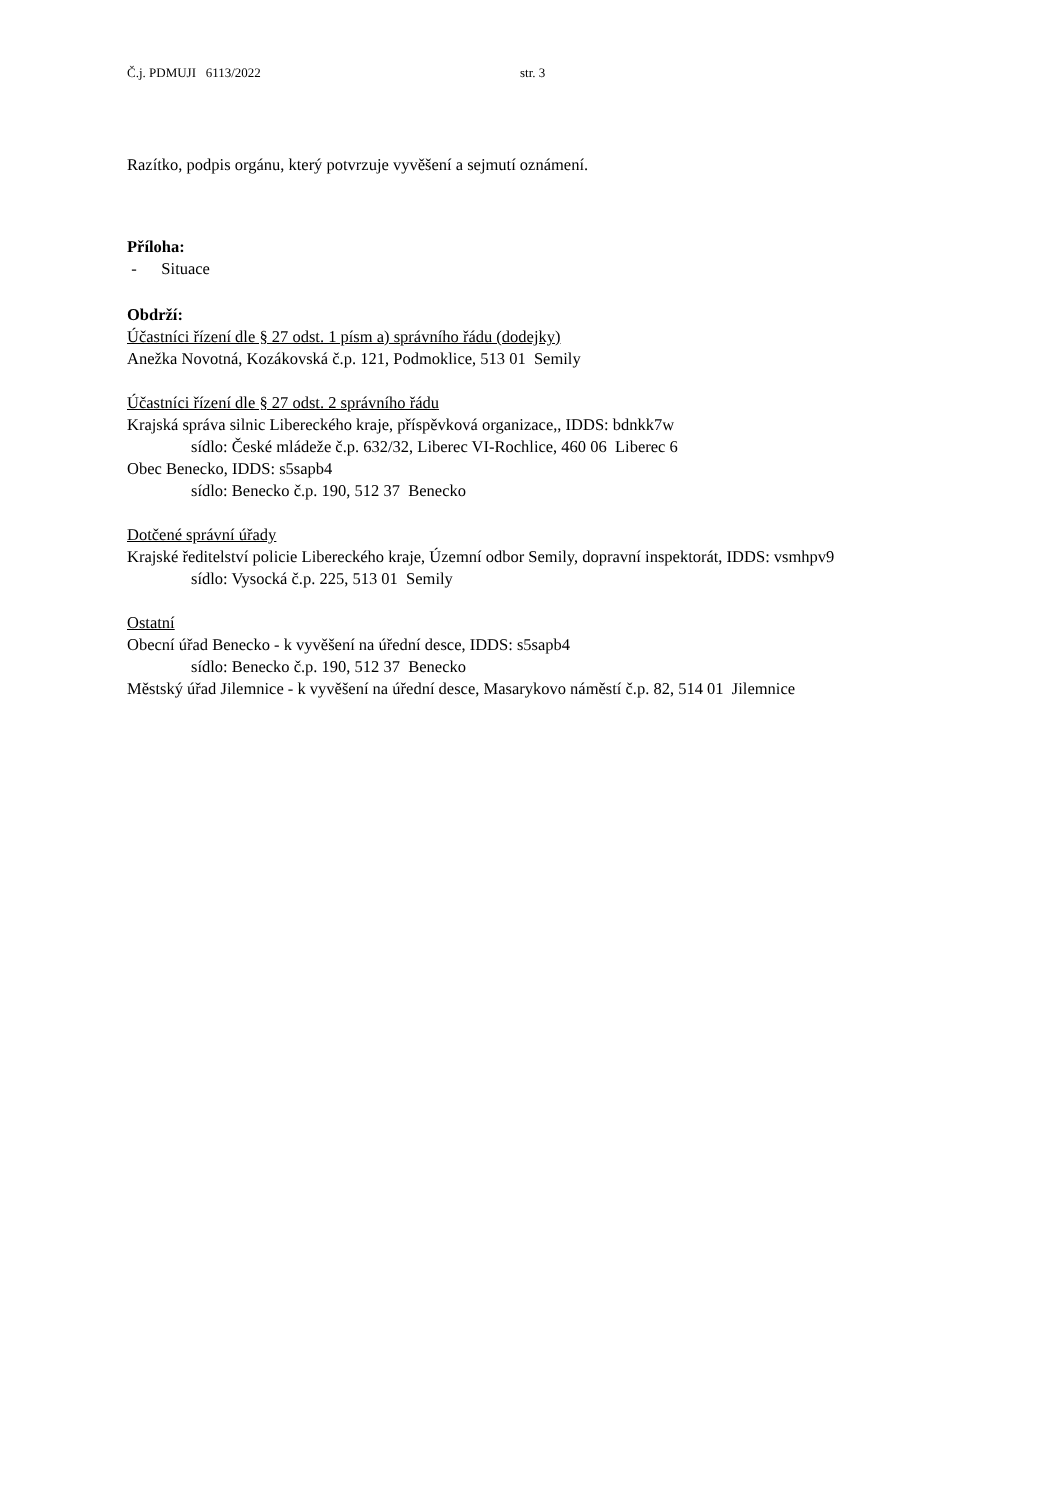Č.j. PDMUJI 6113/2022 str. 3
Razítko, podpis orgánu, který potvrzuje vyvěšení a sejmutí oznámení.
Příloha:
- Situace
Obdrží:
Účastníci řízení dle § 27 odst. 1 písm a) správního řádu (dodejky)
Anežka Novotná, Kozákovská č.p. 121, Podmoklice, 513 01 Semily
Účastníci řízení dle § 27 odst. 2 správního řádu
Krajská správa silnic Libereckého kraje, příspěvková organizace,, IDDS: bdnkk7w
sídlo: České mládeže č.p. 632/32, Liberec VI-Rochlice, 460 06 Liberec 6
Obec Benecko, IDDS: s5sapb4
sídlo: Benecko č.p. 190, 512 37 Benecko
Dotčené správní úřady
Krajské ředitelství policie Libereckého kraje, Územní odbor Semily, dopravní inspektorát, IDDS: vsmhpv9
sídlo: Vysocká č.p. 225, 513 01 Semily
Ostatní
Obecní úřad Benecko - k vyvěšení na úřední desce, IDDS: s5sapb4
sídlo: Benecko č.p. 190, 512 37 Benecko
Městský úřad Jilemnice - k vyvěšení na úřední desce, Masarykovo náměstí č.p. 82, 514 01 Jilemnice